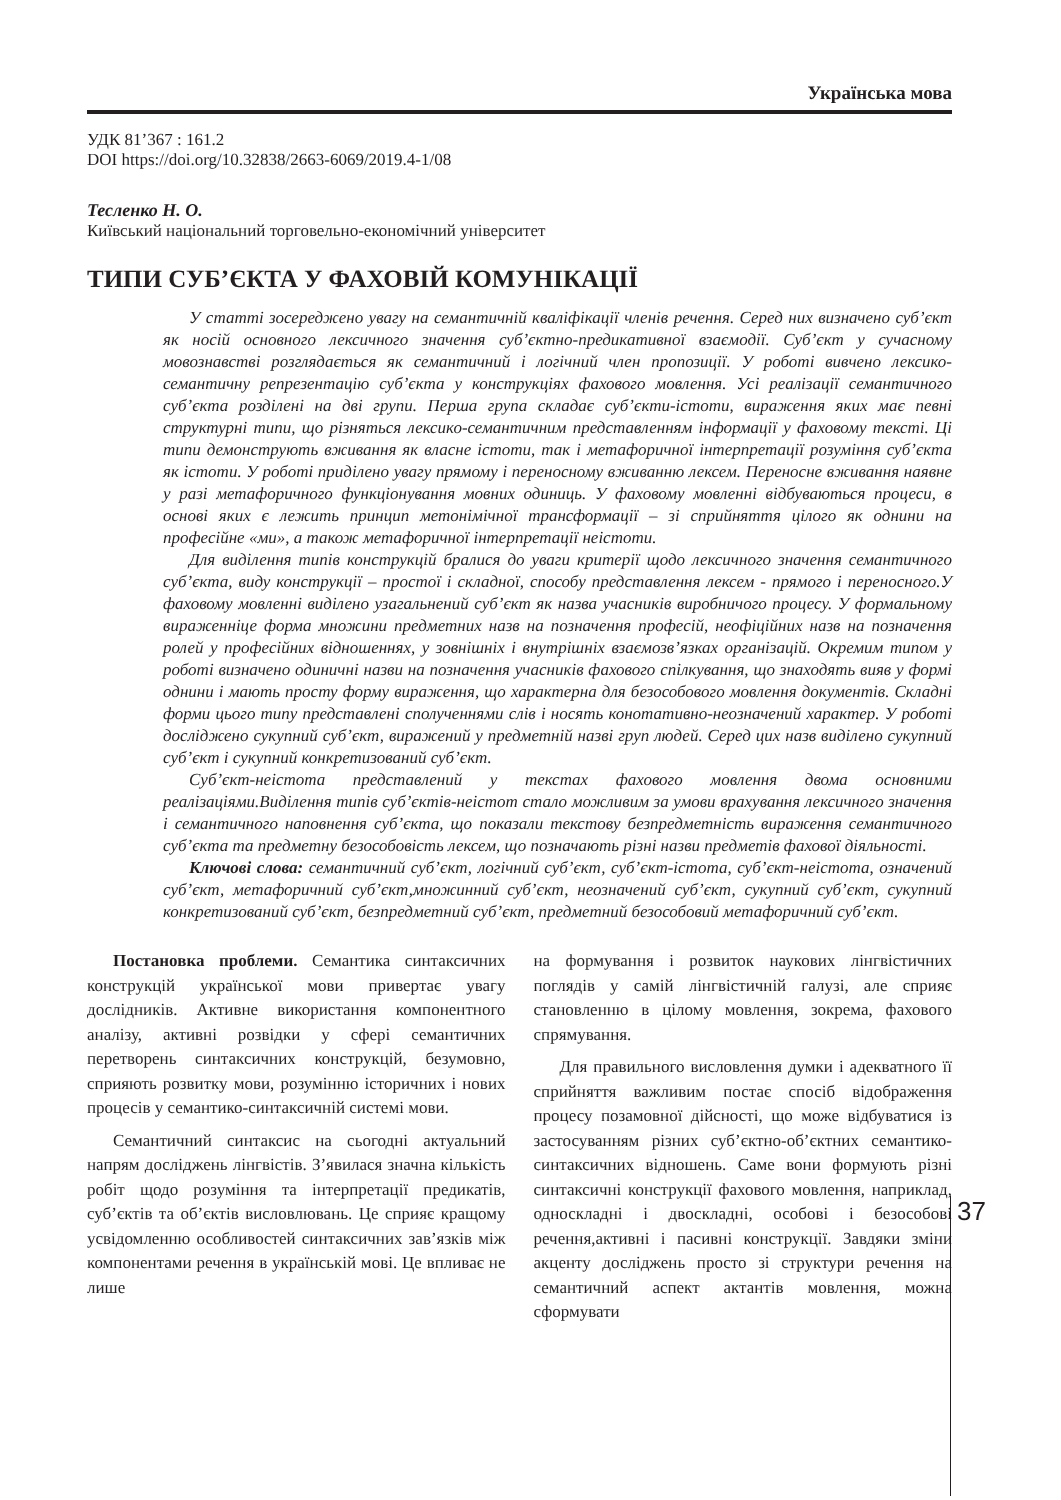Українська мова
УДК 81’367 : 161.2
DOI https://doi.org/10.32838/2663-6069/2019.4-1/08
Тесленко Н. О.
Київський національний торговельно-економічний університет
ТИПИ СУБ’ЄКТА У ФАХОВІЙ КОМУНІКАЦІЇ
У статті зосереджено увагу на семантичній кваліфікації членів речення. Серед них визначено суб’єкт як носій основного лексичного значення суб’єктно-предикативної взаємодії. Суб’єкт у сучасному мовознавстві розглядається як семантичний і логічний член пропозиції. У роботі вивчено лексико-семантичну репрезентацію суб’єкта у конструкціях фахового мовлення. Усі реалізації семантичного суб’єкта розділені на дві групи. Перша група складає суб’єкти-істоти, вираження яких має певні структурні типи, що різняться лексико-семантичним представленням інформації у фаховому тексті. Ці типи демонструють вживання як власне істоти, так і метафоричної інтерпретації розуміння суб’єкта як істоти. У роботі приділено увагу прямому і переносному вживанню лексем. Переносне вживання наявне у разі метафоричного функціонування мовних одиниць. У фаховому мовленні відбуваються процеси, в основі яких є лежить принцип метонімічної трансформації – зі сприйняття цілого як однини на професійне «ми», а також метафоричної інтерпретації неістоти.
Для виділення типів конструкцій бралися до уваги критерії щодо лексичного значення семантичного суб’єкта, виду конструкції – простої і складної, способу представлення лексем - прямого і переносного.У фаховому мовленні виділено узагальнений суб’єкт як назва учасників виробничого процесу. У формальному вираженніце форма множини предметних назв на позначення професій, неофіційних назв на позначення ролей у професійних відношеннях, у зовнішніх і внутрішніх взаємозв’язках організацій. Окремим типом у роботі визначено одиничні назви на позначення учасників фахового спілкування, що знаходять вияв у формі однини і мають просту форму вираження, що характерна для безособового мовлення документів. Складні форми цього типу представлені сполученнями слів і носять конотативно-неозначений характер. У роботі досліджено сукупний суб’єкт, виражений у предметній назві груп людей. Серед цих назв виділено сукупний суб’єкт і сукупний конкретизований суб’єкт.
Суб’єкт-неістота представлений у текстах фахового мовлення двома основними реалізаціями.Виділення типів суб’єктів-неістот стало можливим за умови врахування лексичного значення і семантичного наповнення суб’єкта, що показали текстову безпредметність вираження семантичного суб’єкта та предметну безособовість лексем, що позначають різні назви предметів фахової діяльності.
Ключові слова: семантичний суб’єкт, логічний суб’єкт, суб’єкт-істота, суб’єкт-неістота, означений суб’єкт, метафоричний суб’єкт,множинний суб’єкт, неозначений суб’єкт, сукупний суб’єкт, сукупний конкретизований суб’єкт, безпредметний суб’єкт, предметний безособовий метафоричний суб’єкт.
Постановка проблеми. Семантика синтаксичних конструкцій української мови привертає увагу дослідників. Активне використання компонентного аналізу, активні розвідки у сфері семантичних перетворень синтаксичних конструкцій, безумовно, сприяють розвитку мови, розумінню історичних і нових процесів у семантико-синтаксичній системі мови.
Семантичний синтаксис на сьогодні актуальний напрям досліджень лінгвістів. З’явилася значна кількість робіт щодо розуміння та інтерпретації предикатів, суб’єктів та об’єктів висловлювань. Це сприяє кращому усвідомленню особливостей синтаксичних зав’язків між компонентами речення в українській мові. Це впливає не лише
на формування і розвиток наукових лінгвістичних поглядів у самій лінгвістичній галузі, але сприяє становленню в цілому мовлення, зокрема, фахового спрямування.
Для правильного висловлення думки і адекватного її сприйняття важливим постає спосіб відображення процесу позамовної дійсності, що може відбуватися із застосуванням різних суб’єктно-об’єктних семантико-синтаксичних відношень. Саме вони формують різні синтаксичні конструкції фахового мовлення, наприклад, односкладні і двоскладні, особові і безособові речення,активні і пасивні конструкції. Завдяки зміни акценту досліджень просто зі структури речення на семантичний аспект актантів мовлення, можна сформувати
37